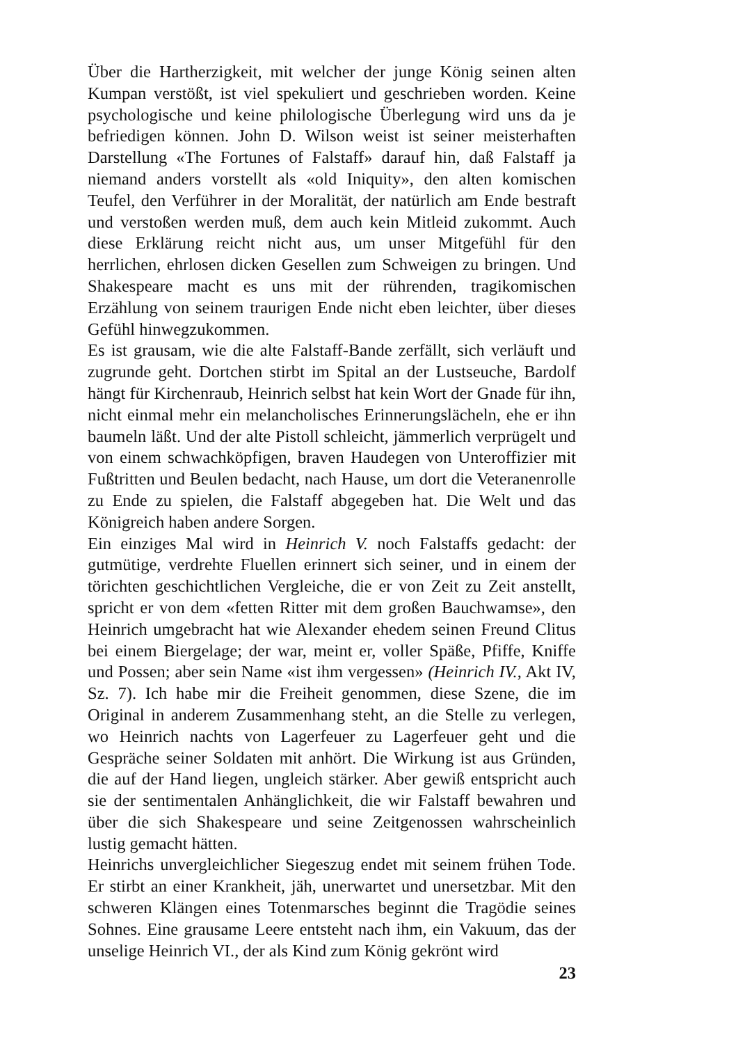Über die Hartherzigkeit, mit welcher der junge König seinen alten Kumpan verstößt, ist viel spekuliert und geschrieben worden. Keine psychologische und keine philologische Überlegung wird uns da je befriedigen können. John D. Wilson weist ist seiner meisterhaften Darstellung «The Fortunes of Falstaff» darauf hin, daß Falstaff ja niemand anders vorstellt als «old Iniquity», den alten komischen Teufel, den Verführer in der Moralität, der natürlich am Ende bestraft und verstoßen werden muß, dem auch kein Mitleid zukommt. Auch diese Erklärung reicht nicht aus, um unser Mitgefühl für den herrlichen, ehrlosen dicken Gesellen zum Schweigen zu bringen. Und Shakespeare macht es uns mit der rührenden, tragikomischen Erzählung von seinem traurigen Ende nicht eben leichter, über dieses Gefühl hinwegzukommen.
Es ist grausam, wie die alte Falstaff-Bande zerfällt, sich verläuft und zugrunde geht. Dortchen stirbt im Spital an der Lustseuche, Bardolf hängt für Kirchenraub, Heinrich selbst hat kein Wort der Gnade für ihn, nicht einmal mehr ein melancholisches Erinnerungslächeln, ehe er ihn baumeln läßt. Und der alte Pistoll schleicht, jämmerlich verprügelt und von einem schwachköpfigen, braven Haudegen von Unteroffizier mit Fußtritten und Beulen bedacht, nach Hause, um dort die Veteranenrolle zu Ende zu spielen, die Falstaff abgegeben hat. Die Welt und das Königreich haben andere Sorgen.
Ein einziges Mal wird in Heinrich V. noch Falstaffs gedacht: der gutmütige, verdrehte Fluellen erinnert sich seiner, und in einem der törichten geschichtlichen Vergleiche, die er von Zeit zu Zeit anstellt, spricht er von dem «fetten Ritter mit dem großen Bauchwamse», den Heinrich umgebracht hat wie Alexander ehedem seinen Freund Clitus bei einem Biergelage; der war, meint er, voller Späße, Pfiffe, Kniffe und Possen; aber sein Name «ist ihm vergessen» (Heinrich IV., Akt IV, Sz. 7). Ich habe mir die Freiheit genommen, diese Szene, die im Original in anderem Zusammenhang steht, an die Stelle zu verlegen, wo Heinrich nachts von Lagerfeuer zu Lagerfeuer geht und die Gespräche seiner Soldaten mit anhört. Die Wirkung ist aus Gründen, die auf der Hand liegen, ungleich stärker. Aber gewiß entspricht auch sie der sentimentalen Anhänglichkeit, die wir Falstaff bewahren und über die sich Shakespeare und seine Zeitgenossen wahrscheinlich lustig gemacht hätten.
Heinrichs unvergleichlicher Siegeszug endet mit seinem frühen Tode. Er stirbt an einer Krankheit, jäh, unerwartet und unersetzbar. Mit den schweren Klängen eines Totenmarsches beginnt die Tragödie seines Sohnes. Eine grausame Leere entsteht nach ihm, ein Vakuum, das der unselige Heinrich VI., der als Kind zum König gekrönt wird
23